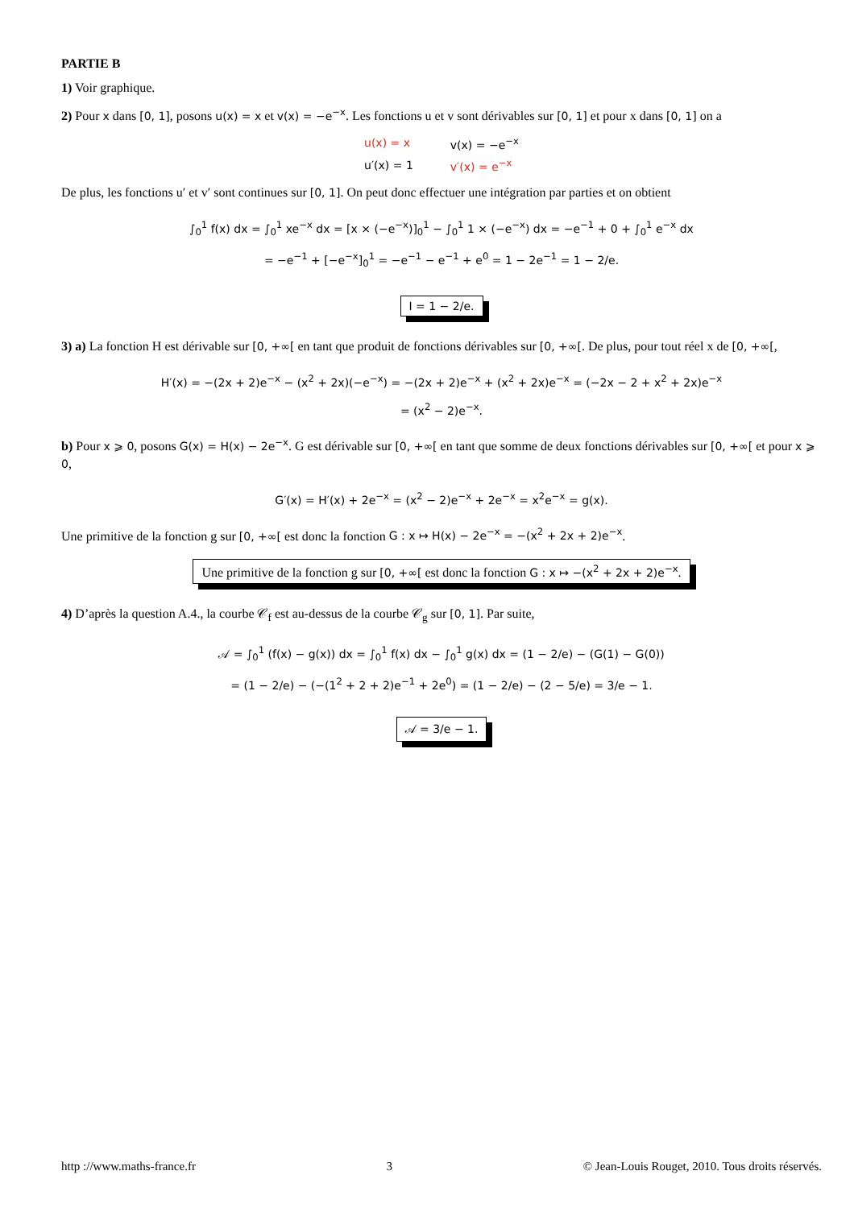PARTIE B
1) Voir graphique.
2) Pour x dans [0, 1], posons u(x) = x et v(x) = −e<sup>−x</sup>. Les fonctions u et v sont dérivables sur [0, 1] et pour x dans [0, 1] on a
| u(x) = x | v(x) = −e<sup>−x</sup> |
| u′(x) = 1 | v′(x) = e<sup>−x</sup> |
De plus, les fonctions u′ et v′ sont continues sur [0, 1]. On peut donc effectuer une intégration par parties et on obtient
∫<sub>0</sub><sup>1</sup> f(x) dx = ∫<sub>0</sub><sup>1</sup> xe<sup>−x</sup> dx = [x × (−e<sup>−x</sup>)]<sub>0</sub><sup>1</sup> − ∫<sub>0</sub><sup>1</sup> 1 × (−e<sup>−x</sup>) dx = −e<sup>−1</sup> + 0 + ∫<sub>0</sub><sup>1</sup> e<sup>−x</sup> dx
= −e<sup>−1</sup> + [−e<sup>−x</sup>]<sub>0</sub><sup>1</sup> = −e<sup>−1</sup> − e<sup>−1</sup> + e<sup>0</sup> = 1 − 2e<sup>−1</sup> = 1 − 2/e.
I = 1 − 2/e.
3) a) La fonction H est dérivable sur [0, +∞[ en tant que produit de fonctions dérivables sur [0, +∞[. De plus, pour tout réel x de [0, +∞[,
H′(x) = −(2x + 2)e<sup>−x</sup> − (x<sup>2</sup> + 2x)(−e<sup>−x</sup>) = −(2x + 2)e<sup>−x</sup> + (x<sup>2</sup> + 2x)e<sup>−x</sup> = (−2x − 2 + x<sup>2</sup> + 2x)e<sup>−x</sup>
= (x<sup>2</sup> − 2)e<sup>−x</sup>.
b) Pour x ⩾ 0, posons G(x) = H(x) − 2e<sup>−x</sup>. G est dérivable sur [0, +∞[ en tant que somme de deux fonctions dérivables sur [0, +∞[ et pour x ⩾ 0,
G′(x) = H′(x) + 2e<sup>−x</sup> = (x<sup>2</sup> − 2)e<sup>−x</sup> + 2e<sup>−x</sup> = x<sup>2</sup>e<sup>−x</sup> = g(x).
Une primitive de la fonction g sur [0, +∞[ est donc la fonction G : x ↦ H(x) − 2e<sup>−x</sup> = −(x<sup>2</sup> + 2x + 2)e<sup>−x</sup>.
Une primitive de la fonction g sur [0, +∞[ est donc la fonction G : x ↦ −(x<sup>2</sup> + 2x + 2)e<sup>−x</sup>.
4) D’après la question A.4., la courbe 𝒞<sub>f</sub> est au-dessus de la courbe 𝒞<sub>g</sub> sur [0, 1]. Par suite,
𝒜 = ∫<sub>0</sub><sup>1</sup> (f(x) − g(x)) dx = ∫<sub>0</sub><sup>1</sup> f(x) dx − ∫<sub>0</sub><sup>1</sup> g(x) dx = (1 − 2/e) − (G(1) − G(0))
= (1 − 2/e) − (−(1<sup>2</sup> + 2 + 2)e<sup>−1</sup> + 2e<sup>0</sup>) = (1 − 2/e) − (2 − 5/e) = 3/e − 1.
𝒜 = 3/e − 1.
http ://www.maths-france.fr 3 © Jean-Louis Rouget, 2010. Tous droits réservés.